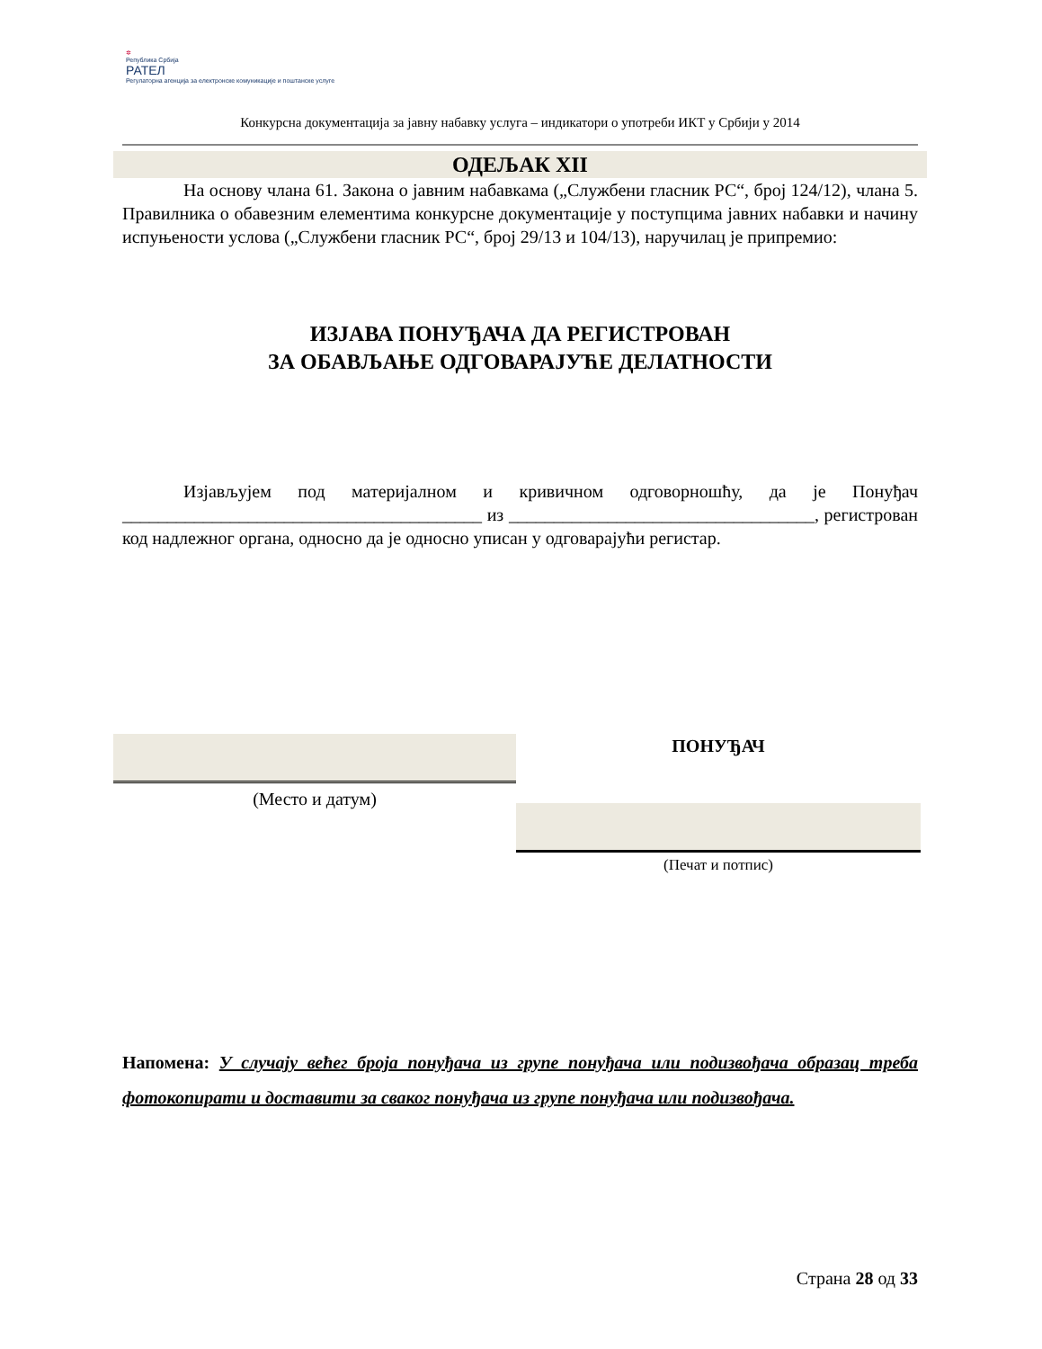✲
Република Србија
РАТЕЛ
Регулаторна агенција за електронске комуникације и поштанске услуге
Конкурсна документација за јавну набавку услуга – индикатори о употреби ИКТ у Србији у 2014
ОДЕЉАК XII
На основу члана 61. Закона о јавним набавкама („Службени гласник РС“, број 124/12), члана 5. Правилника о обавезним елементима конкурсне документације у поступцима јавних набавки и начину испуњености услова („Службени гласник РС“, број 29/13 и 104/13), наручилац је припремио:
ИЗЈАВА ПОНУЂАЧА ДА РЕГИСТРОВАН
ЗА ОБАВЉАЊЕ ОДГОВАРАЈУЋЕ ДЕЛАТНОСТИ
Изјављујем под материјалном и кривичном одговорношћу, да је Понуђач ________________________________________ из __________________________________, регистрован код надлежног органа, односно да је односно уписан у одговарајући регистар.
(Место и датум)
ПОНУЂАЧ
(Печат и потпис)
Напомена: У случају већег броја понуђача из групе понуђача или подизвођача образац треба фотокопирати и доставити за сваког понуђача из групе понуђача или подизвођача.
Страна 28 од 33